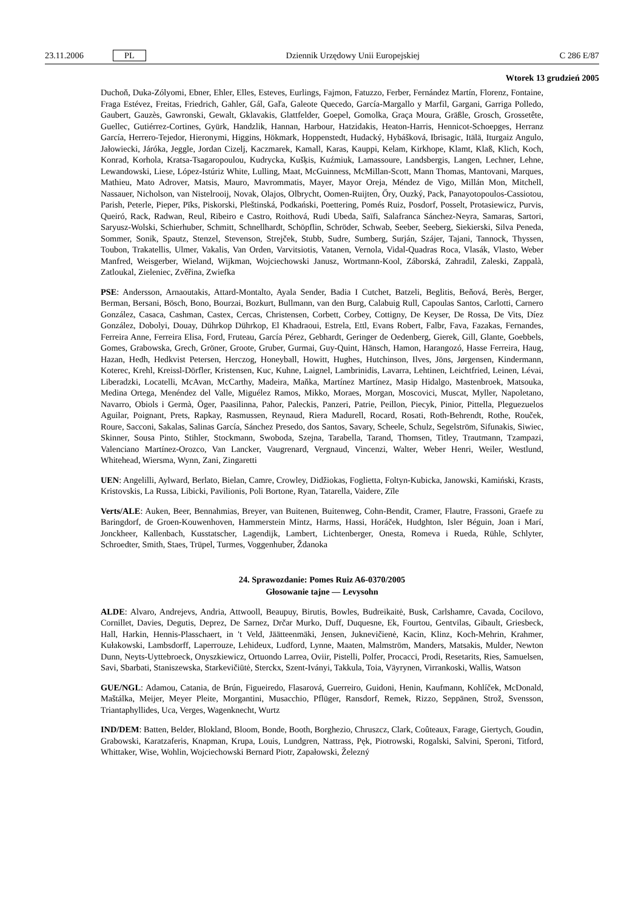23.11.2006 PL Dziennik Urzędowy Unii Europejskiej C 286 E/87
Wtorek 13 grudzień 2005
Duchoň, Duka-Zólyomi, Ebner, Ehler, Elles, Esteves, Eurlings, Fajmon, Fatuzzo, Ferber, Fernández Martín, Florenz, Fontaine, Fraga Estévez, Freitas, Friedrich, Gahler, Gál, Gaľa, Galeote Quecedo, García-Margallo y Marfil, Gargani, Garriga Polledo, Gaubert, Gauzès, Gawronski, Gewalt, Gklavakis, Glattfelder, Goepel, Gomolka, Graça Moura, Gräßle, Grosch, Grossetête, Guellec, Gutiérrez-Cortines, Gyürk, Handzlik, Hannan, Harbour, Hatzidakis, Heaton-Harris, Hennicot-Schoepges, Herranz García, Herrero-Tejedor, Hieronymi, Higgins, Hökmark, Hoppenstedt, Hudacký, Hybášková, Ibrisagic, Itälä, Iturgaiz Angulo, Jałowiecki, Járóka, Jeggle, Jordan Cizelj, Kaczmarek, Kamall, Karas, Kauppi, Kelam, Kirkhope, Klamt, Klaß, Klich, Koch, Konrad, Korhola, Kratsa-Tsagaropoulou, Kudrycka, Kušķis, Kuźmiuk, Lamassoure, Landsbergis, Langen, Lechner, Lehne, Lewandowski, Liese, López-Istúriz White, Lulling, Maat, McGuinness, McMillan-Scott, Mann Thomas, Mantovani, Marques, Mathieu, Mato Adrover, Matsis, Mauro, Mavrommatis, Mayer, Mayor Oreja, Méndez de Vigo, Millán Mon, Mitchell, Nassauer, Nicholson, van Nistelrooij, Novak, Olajos, Olbrycht, Oomen-Ruijten, Őry, Ouzký, Pack, Panayotopoulos-Cassiotou, Parish, Peterle, Pieper, Pīks, Piskorski, Pleštinská, Podkański, Poettering, Pomés Ruiz, Posdorf, Posselt, Protasiewicz, Purvis, Queiró, Rack, Radwan, Reul, Ribeiro e Castro, Roithová, Rudi Ubeda, Saïfi, Salafranca Sánchez-Neyra, Samaras, Sartori, Saryusz-Wolski, Schierhuber, Schmitt, Schnellhardt, Schöpflin, Schröder, Schwab, Seeber, Seeberg, Siekierski, Silva Peneda, Sommer, Sonik, Spautz, Stenzel, Stevenson, Strejček, Stubb, Sudre, Sumberg, Surján, Szájer, Tajani, Tannock, Thyssen, Toubon, Trakatellis, Ulmer, Vakalis, Van Orden, Varvitsiotis, Vatanen, Vernola, Vidal-Quadras Roca, Vlasák, Vlasto, Weber Manfred, Weisgerber, Wieland, Wijkman, Wojciechowski Janusz, Wortmann-Kool, Záborská, Zahradil, Zaleski, Zappalà, Zatloukal, Zieleniec, Zvěřina, Zwiefka
PSE: Andersson, Arnaoutakis, Attard-Montalto, Ayala Sender, Badia I Cutchet, Batzeli, Beglitis, Beňová, Berès, Berger, Berman, Bersani, Bösch, Bono, Bourzai, Bozkurt, Bullmann, van den Burg, Calabuig Rull, Capoulas Santos, Carlotti, Carnero González, Casaca, Cashman, Castex, Cercas, Christensen, Corbett, Corbey, Cottigny, De Keyser, De Rossa, De Vits, Díez González, Dobolyi, Douay, Dührkop Dührkop, El Khadraoui, Estrela, Ettl, Evans Robert, Falbr, Fava, Fazakas, Fernandes, Ferreira Anne, Ferreira Elisa, Ford, Fruteau, García Pérez, Gebhardt, Geringer de Oedenberg, Gierek, Gill, Glante, Goebbels, Gomes, Grabowska, Grech, Gröner, Groote, Gruber, Gurmai, Guy-Quint, Hänsch, Hamon, Harangozó, Hasse Ferreira, Haug, Hazan, Hedh, Hedkvist Petersen, Herczog, Honeyball, Howitt, Hughes, Hutchinson, Ilves, Jöns, Jørgensen, Kindermann, Koterec, Krehl, Kreissl-Dörfler, Kristensen, Kuc, Kuhne, Laignel, Lambrinidis, Lavarra, Lehtinen, Leichtfried, Leinen, Lévai, Liberadzki, Locatelli, McAvan, McCarthy, Madeira, Maňka, Martínez Martínez, Masip Hidalgo, Mastenbroek, Matsouka, Medina Ortega, Menéndez del Valle, Miguélez Ramos, Mikko, Moraes, Morgan, Moscovici, Muscat, Myller, Napoletano, Navarro, Obiols i Germà, Öger, Paasilinna, Pahor, Paleckis, Panzeri, Patrie, Peillon, Piecyk, Pinior, Pittella, Pleguezuelos Aguilar, Poignant, Prets, Rapkay, Rasmussen, Reynaud, Riera Madurell, Rocard, Rosati, Roth-Behrendt, Rothe, Rouček, Roure, Sacconi, Sakalas, Salinas García, Sánchez Presedo, dos Santos, Savary, Scheele, Schulz, Segelström, Sifunakis, Siwiec, Skinner, Sousa Pinto, Stihler, Stockmann, Swoboda, Szejna, Tarabella, Tarand, Thomsen, Titley, Trautmann, Tzampazi, Valenciano Martínez-Orozco, Van Lancker, Vaugrenard, Vergnaud, Vincenzi, Walter, Weber Henri, Weiler, Westlund, Whitehead, Wiersma, Wynn, Zani, Zingaretti
UEN: Angelilli, Aylward, Berlato, Bielan, Camre, Crowley, Didžiokas, Foglietta, Foltyn-Kubicka, Janowski, Kamiński, Krasts, Kristovskis, La Russa, Libicki, Pavilionis, Poli Bortone, Ryan, Tatarella, Vaidere, Zīle
Verts/ALE: Auken, Beer, Bennahmias, Breyer, van Buitenen, Buitenweg, Cohn-Bendit, Cramer, Flautre, Frassoni, Graefe zu Baringdorf, de Groen-Kouwenhoven, Hammerstein Mintz, Harms, Hassi, Horáček, Hudghton, Isler Béguin, Joan i Marí, Jonckheer, Kallenbach, Kusstatscher, Lagendijk, Lambert, Lichtenberger, Onesta, Romeva i Rueda, Rühle, Schlyter, Schroedter, Smith, Staes, Trüpel, Turmes, Voggenhuber, Ždanoka
24. Sprawozdanie: Pomes Ruiz A6-0370/2005
Głosowanie tajne — Levysohn
ALDE: Alvaro, Andrejevs, Andria, Attwooll, Beaupuy, Birutis, Bowles, Budreikaitė, Busk, Carlshamre, Cavada, Cocilovo, Cornillet, Davies, Degutis, Deprez, De Sarnez, Drčar Murko, Duff, Duquesne, Ek, Fourtou, Gentvilas, Gibault, Griesbeck, Hall, Harkin, Hennis-Plasschaert, in 't Veld, Jäätteenmäki, Jensen, Juknevičienė, Kacin, Klinz, Koch-Mehrin, Krahmer, Kułakowski, Lambsdorff, Laperrouze, Lehideux, Ludford, Lynne, Maaten, Malmström, Manders, Matsakis, Mulder, Newton Dunn, Neyts-Uyttebroeck, Onyszkiewicz, Ortuondo Larrea, Oviir, Pistelli, Polfer, Procacci, Prodi, Resetarits, Ries, Samuelsen, Savi, Sbarbati, Staniszewska, Starkevičiūtė, Sterckx, Szent-Iványi, Takkula, Toia, Väyrynen, Virrankoski, Wallis, Watson
GUE/NGL: Adamou, Catania, de Brún, Figueiredo, Flasarová, Guerreiro, Guidoni, Henin, Kaufmann, Kohlíček, McDonald, Maštálka, Meijer, Meyer Pleite, Morgantini, Musacchio, Pflüger, Ransdorf, Remek, Rizzo, Seppänen, Strož, Svensson, Triantaphyllides, Uca, Verges, Wagenknecht, Wurtz
IND/DEM: Batten, Belder, Blokland, Bloom, Bonde, Booth, Borghezio, Chruszcz, Clark, Coûteaux, Farage, Giertych, Goudin, Grabowski, Karatzaferis, Knapman, Krupa, Louis, Lundgren, Nattrass, Pęk, Piotrowski, Rogalski, Salvini, Speroni, Titford, Whittaker, Wise, Wohlin, Wojciechowski Bernard Piotr, Zapałowski, Železný